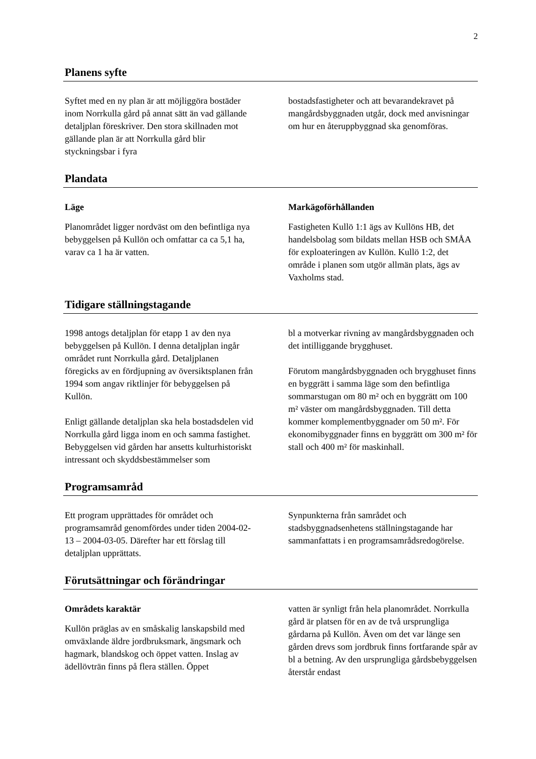2
Planens syfte
Syftet med en ny plan är att möjliggöra bostäder inom Norrkulla gård på annat sätt än vad gällande detaljplan föreskriver. Den stora skillnaden mot gällande plan är att Norrkulla gård blir styckningsbar i fyra
bostadsfastigheter och att bevarandekravet på mangårdsbyggnaden utgår, dock med anvisningar om hur en återuppbyggnad ska genomföras.
Plandata
Läge
Planområdet ligger nordväst om den befintliga nya bebyggelsen på Kullön och omfattar ca ca 5,1 ha, varav ca 1 ha är vatten.
Markägoförhållanden
Fastigheten Kullö 1:1 ägs av Kullöns HB, det handelsbolag som bildats mellan HSB och SMÅA för exploateringen av Kullön. Kullö 1:2, det område i planen som utgör allmän plats, ägs av Vaxholms stad.
Tidigare ställningstagande
1998 antogs detaljplan för etapp 1 av den nya bebyggelsen på Kullön. I denna detaljplan ingår området runt Norrkulla gård. Detaljplanen föregicks av en fördjupning av översiktsplanen från 1994 som angav riktlinjer för bebyggelsen på Kullön.
Enligt gällande detaljplan ska hela bostadsdelen vid Norrkulla gård ligga inom en och samma fastighet. Bebyggelsen vid gården har ansetts kulturhistoriskt intressant och skyddsbestämmelser som
bl a motverkar rivning av mangårdsbyggnaden och det intilliggande brygghuset.
Förutom mangårdsbyggnaden och brygghuset finns en byggrätt i samma läge som den befintliga sommarstugan om 80 m² och en byggrätt om 100 m² väster om mangårdsbyggnaden. Till detta kommer komplementbyggnader om 50 m². För ekonomibyggnader finns en byggrätt om 300 m² för stall och 400 m² för maskinhall.
Programsamråd
Ett program upprättades för området och programsamråd genomfördes under tiden 2004-02-13 – 2004-03-05. Därefter har ett förslag till detaljplan upprättats.
Synpunkterna från samrådet och stadsbyggnadsenhetens ställningstagande har sammanfattats i en programsamrådsredogörelse.
Förutsättningar och förändringar
Områdets karaktär
Kullön präglas av en småskalig lanskapsbild med omväxlande äldre jordbruksmark, ängsmark och hagmark, blandskog och öppet vatten. Inslag av ädellövträn finns på flera ställen. Öppet
vatten är synligt från hela planområdet. Norrkulla gård är platsen för en av de två ursprungliga gårdarna på Kullön. Även om det var länge sen gården drevs som jordbruk finns fortfarande spår av bl a betning. Av den ursprungliga gårdsbebyggelsen återstår endast